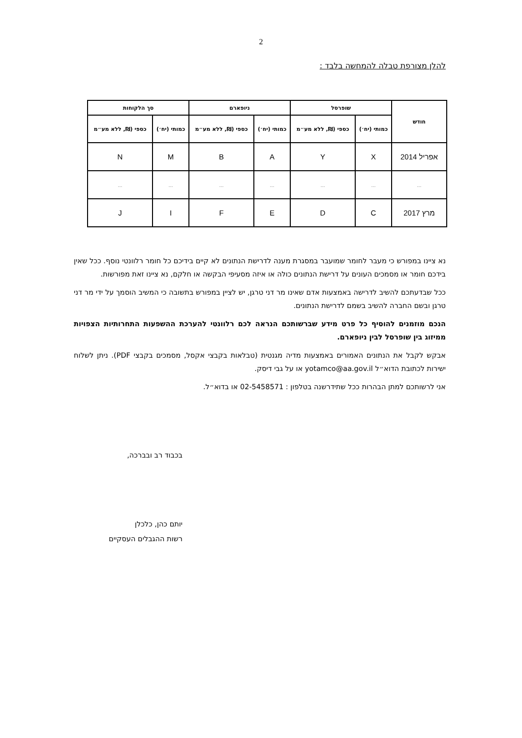2
להלן מצורפת טבלה להמחשה בלבד :
| חודש | שופרסל | | ניופארם | | סך הלקוחות | |
| --- | --- | --- | --- | --- | --- | --- |
| | כמותי (יח׳) | כספי (₪, ללא מע״מ | כמותי (יח׳) | כספי (₪, ללא מע״מ | כמותי (יח׳) | כספי (₪, ללא מע״מ |
| אפריל 2014 | X | Y | A | B | M | N |
| ... | ... | ... | ... | ... | ... | ... |
| מרץ 2017 | C | D | E | F | I | J |
נא ציינו במפורש כי מעבר לחומר שמועבר במסגרת מענה לדרישת הנתונים לא קיים בידיכם כל חומר רלוונטי נוסף. ככל שאין בידכם חומר או מסמכים העונים על דרישת הנתונים כולה או איזה מסעיפי הבקשה או חלקם, נא ציינו זאת מפורשות.
ככל שבדעתכם להשיב לדרישה באמצעות אדם שאינו מר דני טרגן, יש לציין במפורש בתשובה כי המשיב הוסמך על ידי מר דני טרגן ובשם החברה להשיב בשמם לדרישת הנתונים.
הנכם מוזמנים להוסיף כל פרט מידע שברשותכם הנראה לכם רלוונטי להערכת ההשפעות התחרותיות הצפויות ממיזוג בין שופרסל לבין ניופארם.
אבקש לקבל את הנתונים האמורים באמצעות מדיה מגנטית (טבלאות בקבצי אקסל, מסמכים בקבצי PDF). ניתן לשלוח ישירות לכתובת הדוא״ל yotamco@aa.gov.il או על גבי דיסק.
אני לרשותכם למתן הבהרות ככל שתידרשנה בטלפון : 02-5458571 או בדוא״ל.
בכבוד רב ובברכה,
יותם כהן, כלכלן
רשות ההגבלים העסקיים